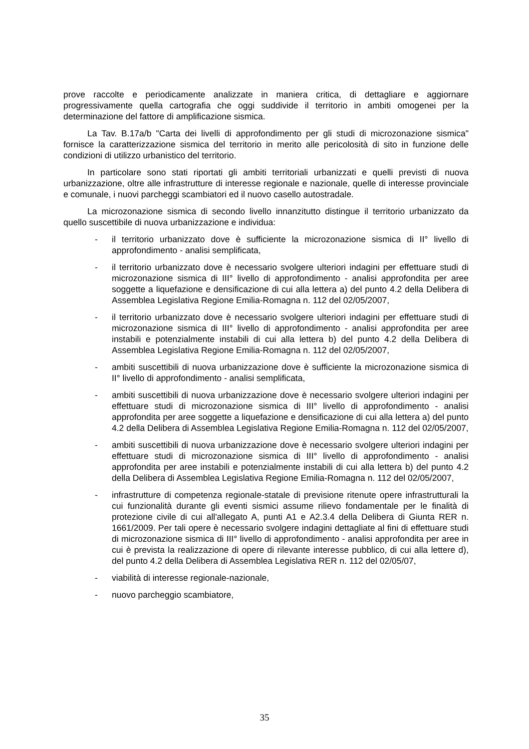prove raccolte e periodicamente analizzate in maniera critica, di dettagliare e aggiornare progressivamente quella cartografia che oggi suddivide il territorio in ambiti omogenei per la determinazione del fattore di amplificazione sismica.
La Tav. B.17a/b "Carta dei livelli di approfondimento per gli studi di microzonazione sismica" fornisce la caratterizzazione sismica del territorio in merito alle pericolosità di sito in funzione delle condizioni di utilizzo urbanistico del territorio.
In particolare sono stati riportati gli ambiti territoriali urbanizzati e quelli previsti di nuova urbanizzazione, oltre alle infrastrutture di interesse regionale e nazionale, quelle di interesse provinciale e comunale, i nuovi parcheggi scambiatori ed il nuovo casello autostradale.
La microzonazione sismica di secondo livello innanzitutto distingue il territorio urbanizzato da quello suscettibile di nuova urbanizzazione e individua:
- il territorio urbanizzato dove è sufficiente la microzonazione sismica di II° livello di approfondimento - analisi semplificata,
- il territorio urbanizzato dove è necessario svolgere ulteriori indagini per effettuare studi di microzonazione sismica di III° livello di approfondimento - analisi approfondita per aree soggette a liquefazione e densificazione di cui alla lettera a) del punto 4.2 della Delibera di Assemblea Legislativa Regione Emilia-Romagna n. 112 del 02/05/2007,
- il territorio urbanizzato dove è necessario svolgere ulteriori indagini per effettuare studi di microzonazione sismica di III° livello di approfondimento - analisi approfondita per aree instabili e potenzialmente instabili di cui alla lettera b) del punto 4.2 della Delibera di Assemblea Legislativa Regione Emilia-Romagna n. 112 del 02/05/2007,
- ambiti suscettibili di nuova urbanizzazione dove è sufficiente la microzonazione sismica di II° livello di approfondimento - analisi semplificata,
- ambiti suscettibili di nuova urbanizzazione dove è necessario svolgere ulteriori indagini per effettuare studi di microzonazione sismica di III° livello di approfondimento - analisi approfondita per aree soggette a liquefazione e densificazione di cui alla lettera a) del punto 4.2 della Delibera di Assemblea Legislativa Regione Emilia-Romagna n. 112 del 02/05/2007,
- ambiti suscettibili di nuova urbanizzazione dove è necessario svolgere ulteriori indagini per effettuare studi di microzonazione sismica di III° livello di approfondimento - analisi approfondita per aree instabili e potenzialmente instabili di cui alla lettera b) del punto 4.2 della Delibera di Assemblea Legislativa Regione Emilia-Romagna n. 112 del 02/05/2007,
- infrastrutture di competenza regionale-statale di previsione ritenute opere infrastrutturali la cui funzionalità durante gli eventi sismici assume rilievo fondamentale per le finalità di protezione civile di cui all'allegato A, punti A1 e A2.3.4 della Delibera di Giunta RER n. 1661/2009. Per tali opere è necessario svolgere indagini dettagliate al fini di effettuare studi di microzonazione sismica di III° livello di approfondimento - analisi approfondita per aree in cui è prevista la realizzazione di opere di rilevante interesse pubblico, di cui alla lettere d), del punto 4.2 della Delibera di Assemblea Legislativa RER n. 112 del 02/05/07,
- viabilità di interesse regionale-nazionale,
- nuovo parcheggio scambiatore,
35